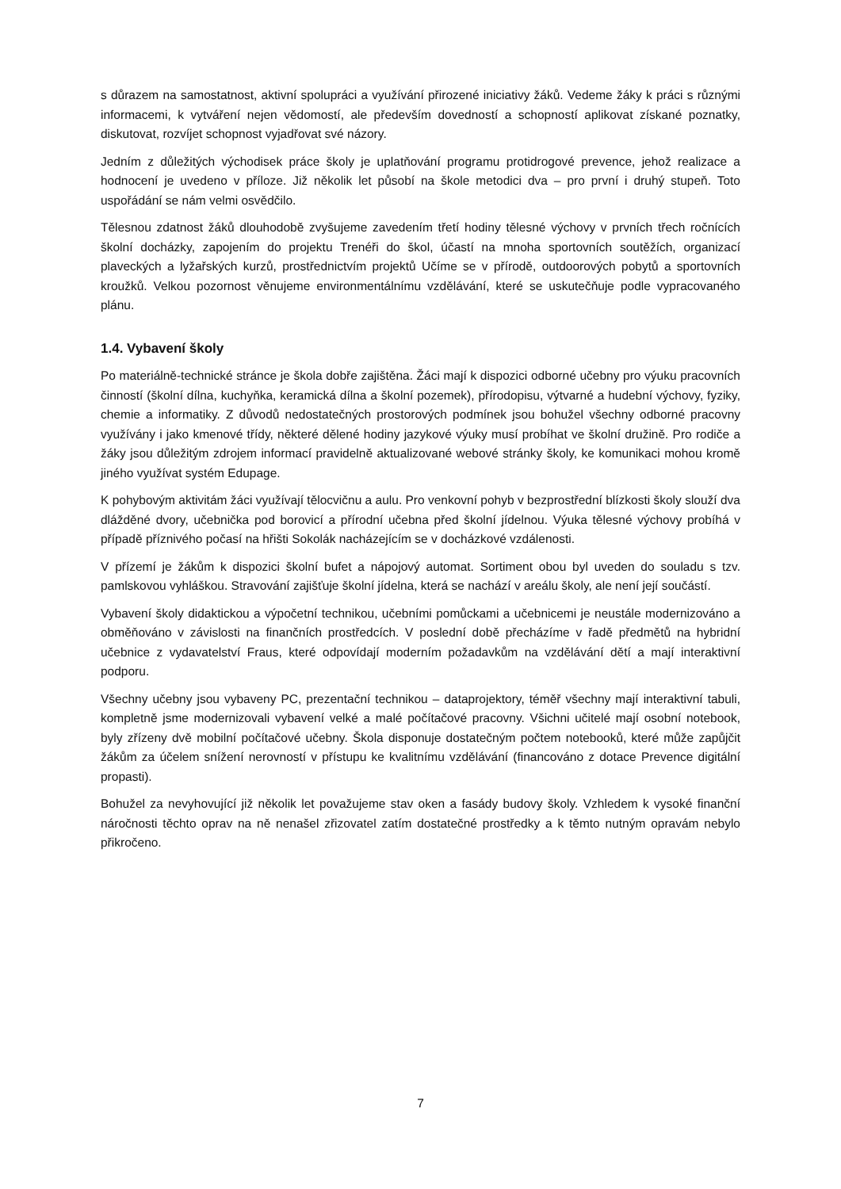s důrazem na samostatnost, aktivní spolupráci a využívání přirozené iniciativy žáků. Vedeme žáky k práci s různými informacemi, k vytváření nejen vědomostí, ale především dovedností a schopností aplikovat získané poznatky, diskutovat, rozvíjet schopnost vyjadřovat své názory.
Jedním z důležitých východisek práce školy je uplatňování programu protidrogové prevence, jehož realizace a hodnocení je uvedeno v příloze. Již několik let působí na škole metodici dva – pro první i druhý stupeň. Toto uspořádání se nám velmi osvědčilo.
Tělesnou zdatnost žáků dlouhodobě zvyšujeme zavedením třetí hodiny tělesné výchovy v prvních třech ročnících školní docházky, zapojením do projektu Trenéři do škol, účastí na mnoha sportovních soutěžích, organizací plaveckých a lyžařských kurzů, prostřednictvím projektů Učíme se v přírodě, outdoorových pobytů a sportovních kroužků. Velkou pozornost věnujeme environmentálnímu vzdělávání, které se uskutečňuje podle vypracovaného plánu.
1.4. Vybavení školy
Po materiálně-technické stránce je škola dobře zajištěna. Žáci mají k dispozici odborné učebny pro výuku pracovních činností (školní dílna, kuchyňka, keramická dílna a školní pozemek), přírodopisu, výtvarné a hudební výchovy, fyziky, chemie a informatiky. Z důvodů nedostatečných prostorových podmínek jsou bohužel všechny odborné pracovny využívány i jako kmenové třídy, některé dělené hodiny jazykové výuky musí probíhat ve školní družině. Pro rodiče a žáky jsou důležitým zdrojem informací pravidelně aktualizované webové stránky školy, ke komunikaci mohou kromě jiného využívat systém Edupage.
K pohybovým aktivitám žáci využívají tělocvičnu a aulu. Pro venkovní pohyb v bezprostřední blízkosti školy slouží dva dlážděné dvory, učebnička pod borovicí a přírodní učebna před školní jídelnou. Výuka tělesné výchovy probíhá v případě příznivého počasí na hřišti Sokolák nacházejícím se v docházkové vzdálenosti.
V přízemí je žákům k dispozici školní bufet a nápojový automat. Sortiment obou byl uveden do souladu s tzv. pamlskovou vyhláškou. Stravování zajišťuje školní jídelna, která se nachází v areálu školy, ale není její součástí.
Vybavení školy didaktickou a výpočetní technikou, učebními pomůckami a učebnicemi je neustále modernizováno a obměňováno v závislosti na finančních prostředcích. V poslední době přecházíme v řadě předmětů na hybridní učebnice z vydavatelství Fraus, které odpovídají moderním požadavkům na vzdělávání dětí a mají interaktivní podporu.
Všechny učebny jsou vybaveny PC, prezentační technikou – dataprojektory, téměř všechny mají interaktivní tabuli, kompletně jsme modernizovali vybavení velké a malé počítačové pracovny. Všichni učitelé mají osobní notebook, byly zřízeny dvě mobilní počítačové učebny. Škola disponuje dostatečným počtem notebooků, které může zapůjčit žákům za účelem snížení nerovností v přístupu ke kvalitnímu vzdělávání (financováno z dotace Prevence digitální propasti).
Bohužel za nevyhovující již několik let považujeme stav oken a fasády budovy školy. Vzhledem k vysoké finanční náročnosti těchto oprav na ně nenašel zřizovatel zatím dostatečné prostředky a k těmto nutným opravám nebylo přikročeno.
7